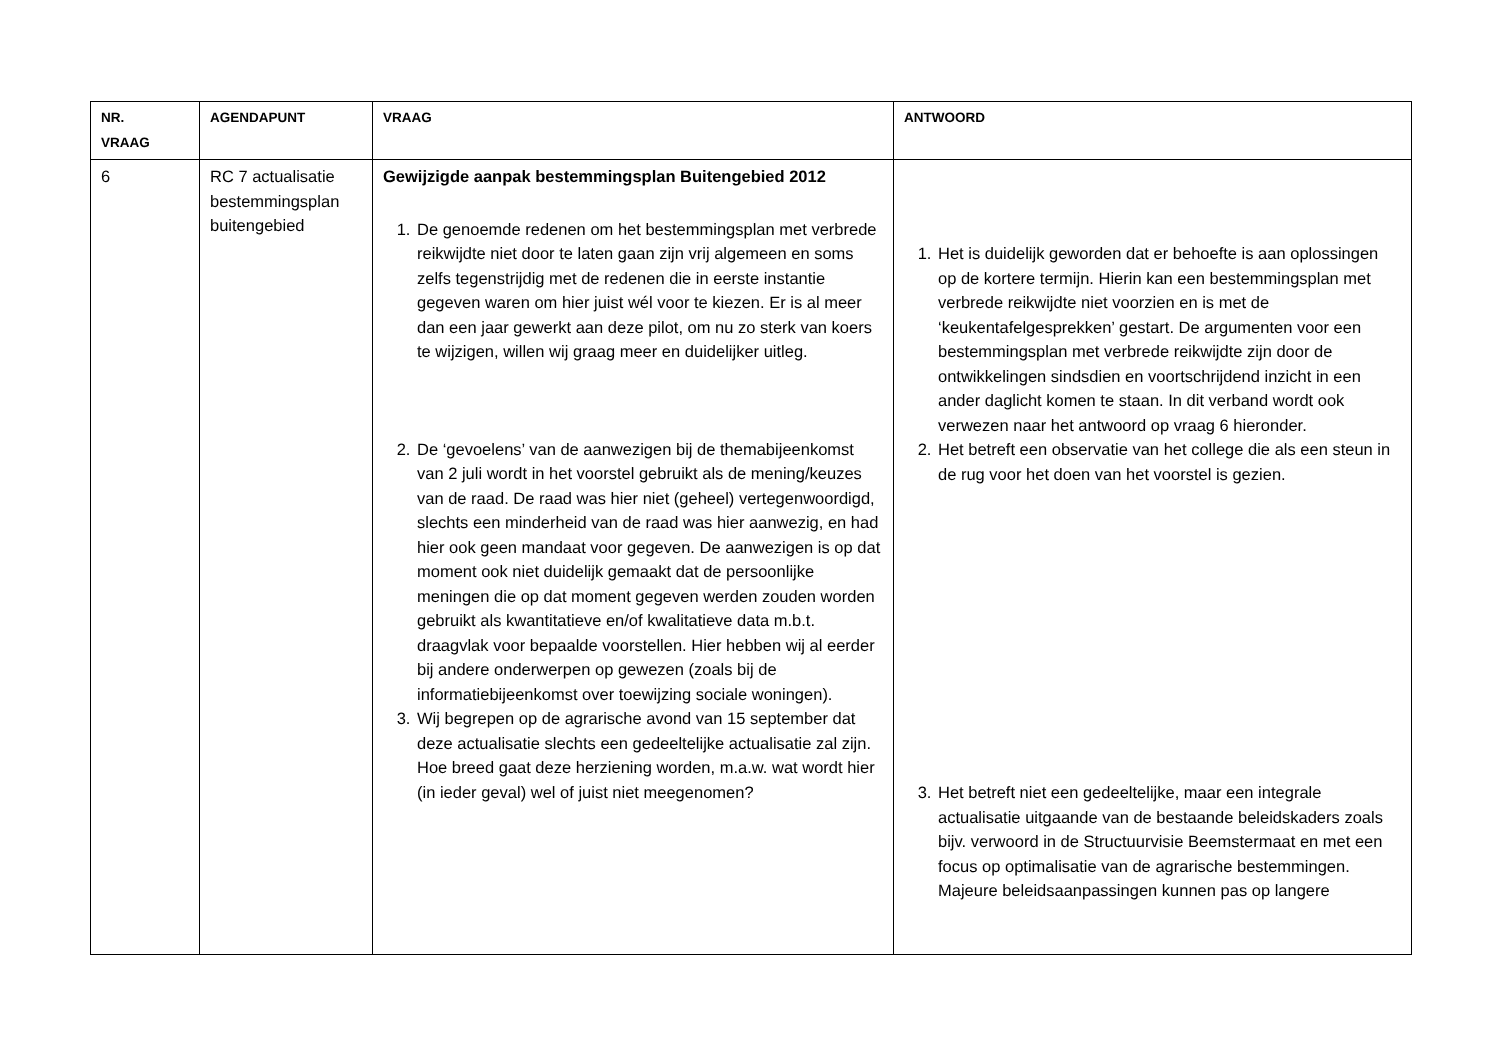| NR. VRAAG | AGENDAPUNT | VRAAG | ANTWOORD |
| --- | --- | --- | --- |
| 6 | RC 7 actualisatie bestemmingsplan buitengebied | Gewijzigde aanpak bestemmingsplan Buitengebied 2012 1. De genoemde redenen om het bestemmingsplan met verbrede reikwijdte niet door te laten gaan zijn vrij algemeen en soms zelfs tegenstrijdig met de redenen die in eerste instantie gegeven waren om hier juist wél voor te kiezen. Er is al meer dan een jaar gewerkt aan deze pilot, om nu zo sterk van koers te wijzigen, willen wij graag meer en duidelijker uitleg. 2. De ‘gevoelens’ van de aanwezigen bij de themabijeenkomst van 2 juli wordt in het voorstel gebruikt als de mening/keuzes van de raad. De raad was hier niet (geheel) vertegenwoordigd, slechts een minderheid van de raad was hier aanwezig, en had hier ook geen mandaat voor gegeven. De aanwezigen is op dat moment ook niet duidelijk gemaakt dat de persoonlijke meningen die op dat moment gegeven werden zouden worden gebruikt als kwantitatieve en/of kwalitatieve data m.b.t. draagvlak voor bepaalde voorstellen. Hier hebben wij al eerder bij andere onderwerpen op gewezen (zoals bij de informatiebijeenkomst over toewijzing sociale woningen). 3. Wij begrepen op de agrarische avond van 15 september dat deze actualisatie slechts een gedeeltelijke actualisatie zal zijn. Hoe breed gaat deze herziening worden, m.a.w. wat wordt hier (in ieder geval) wel of juist niet meegenomen? | 1. Het is duidelijk geworden dat er behoefte is aan oplossingen op de kortere termijn. Hierin kan een bestemmingsplan met verbrede reikwijdte niet voorzien en is met de ‘keukentafelgesprekken’ gestart. De argumenten voor een bestemmingsplan met verbrede reikwijdte zijn door de ontwikkelingen sindsdien en voortschrijdend inzicht in een ander daglicht komen te staan. In dit verband wordt ook verwezen naar het antwoord op vraag 6 hieronder. 2. Het betreft een observatie van het college die als een steun in de rug voor het doen van het voorstel is gezien. 3. Het betreft niet een gedeeltelijke, maar een integrale actualisatie uitgaande van de bestaande beleidskaders zoals bijv. verwoord in de Structuurvisie Beemstermaat en met een focus op optimalisatie van de agrarische bestemmingen. Majeure beleidsaanpassingen kunnen pas op langere |